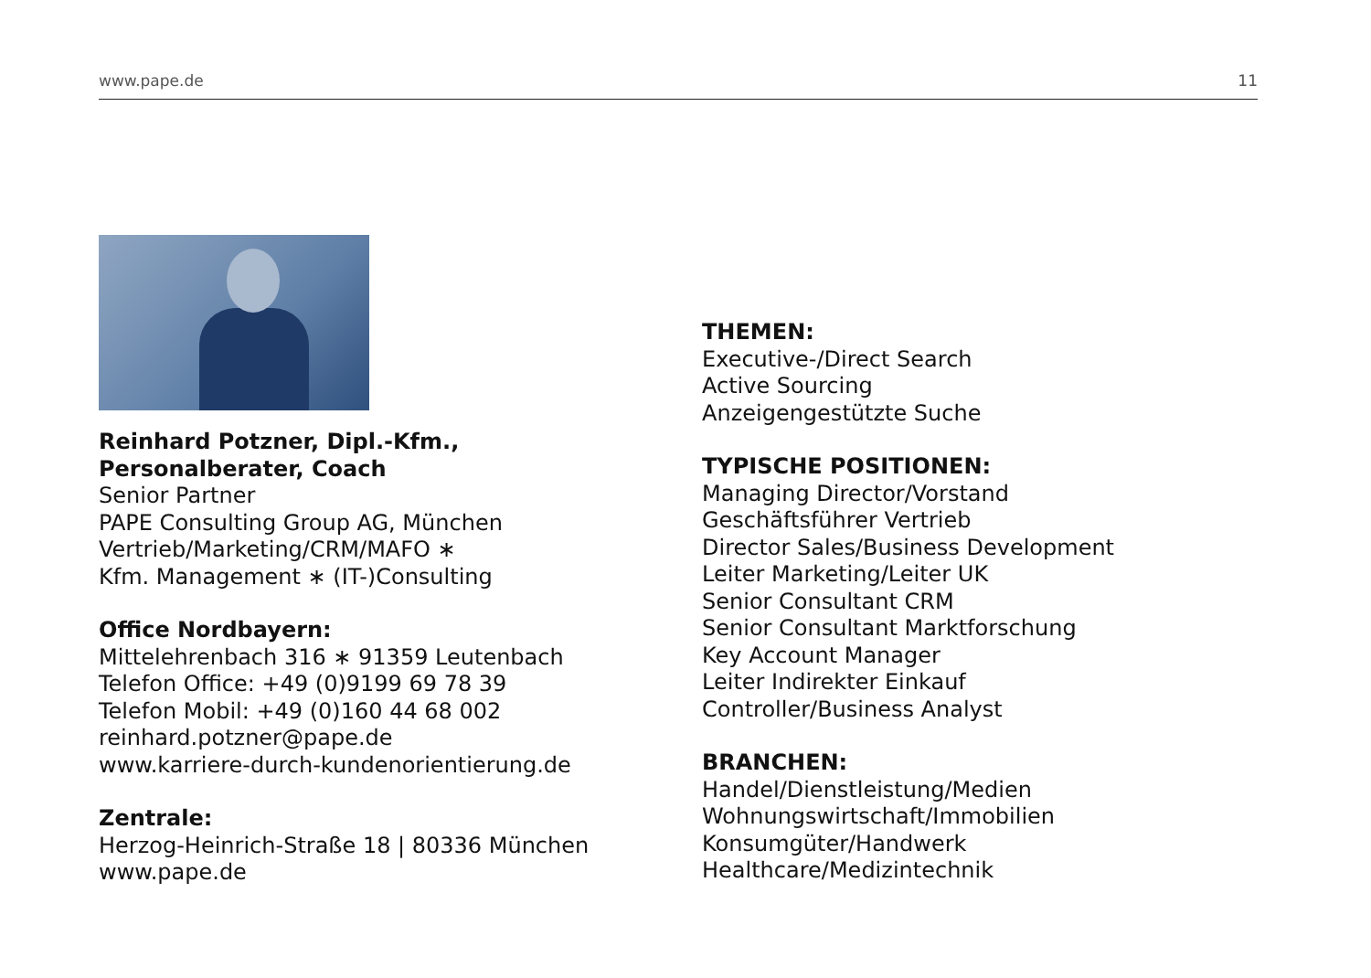www.pape.de 11
Reinhard Potzner, Dipl.-Kfm.,
Personalberater, Coach
Senior Partner
PAPE Consulting Group AG, München
Vertrieb/Marketing/CRM/MAFO ∗
Kfm. Management ∗ (IT-)Consulting
Office Nordbayern:
Mittelehrenbach 316 ∗ 91359 Leutenbach
Telefon Office: +49 (0)9199 69 78 39
Telefon Mobil: +49 (0)160 44 68 002
reinhard.potzner@pape.de
www.karriere-durch-kundenorientierung.de
Zentrale:
Herzog-Heinrich-Straße 18 | 80336 München
www.pape.de
THEMEN:
Executive-/Direct Search
Active Sourcing
Anzeigengestützte Suche
TYPISCHE POSITIONEN:
Managing Director/Vorstand
Geschäftsführer Vertrieb
Director Sales/Business Development
Leiter Marketing/Leiter UK
Senior Consultant CRM
Senior Consultant Marktforschung
Key Account Manager
Leiter Indirekter Einkauf
Controller/Business Analyst
BRANCHEN:
Handel/Dienstleistung/Medien
Wohnungswirtschaft/Immobilien
Konsumgüter/Handwerk
Healthcare/Medizintechnik